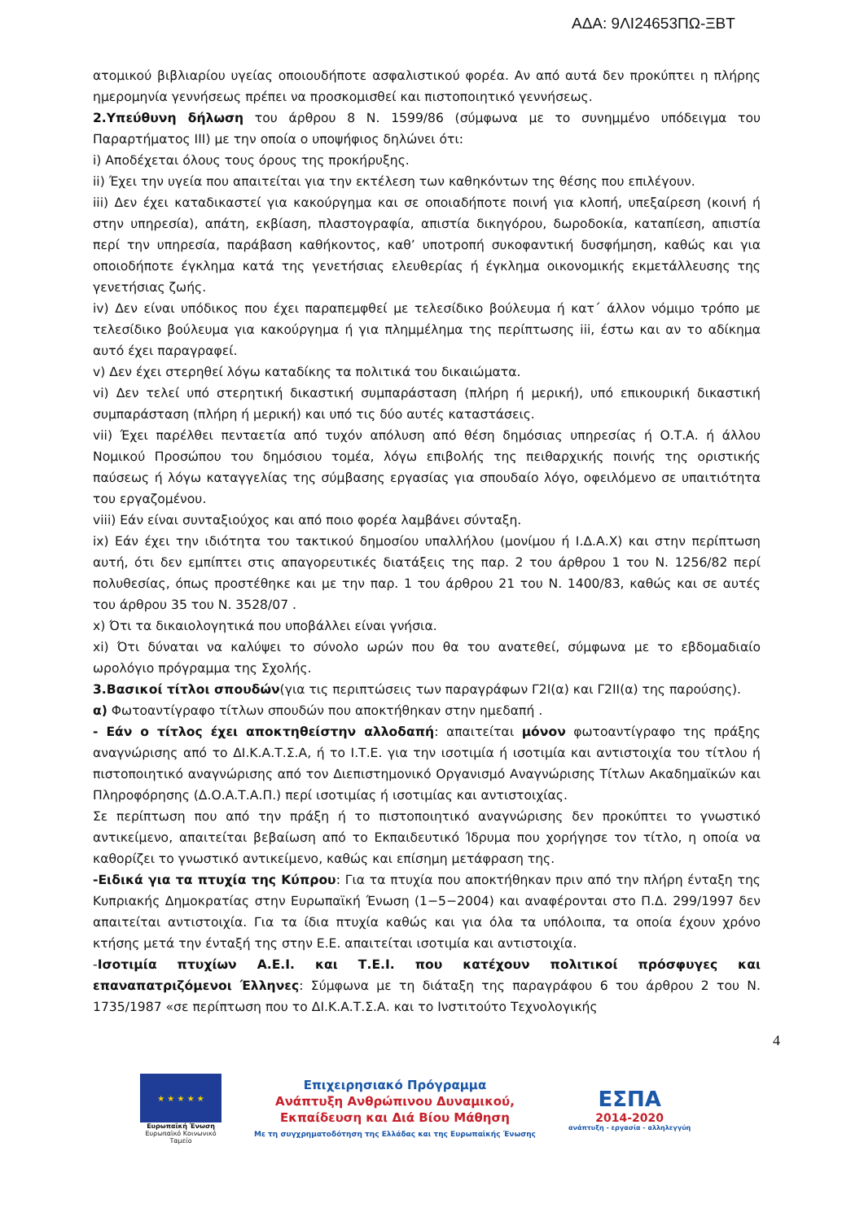ΑΔΑ: 9ΛΙ24653ΠΩ-ΞΒΤ
ατομικού βιβλιαρίου υγείας οποιουδήποτε ασφαλιστικού φορέα. Αν από αυτά δεν προκύπτει η πλήρης ημερομηνία γεννήσεως πρέπει να προσκομισθεί και πιστοποιητικό γεννήσεως.
2.Υπεύθυνη δήλωση του άρθρου 8 Ν. 1599/86 (σύμφωνα με το συνημμένο υπόδειγμα του Παραρτήματος ΙΙΙ) με την οποία ο υποψήφιος δηλώνει ότι:
i) Αποδέχεται όλους τους όρους της προκήρυξης.
ii) Έχει την υγεία που απαιτείται για την εκτέλεση των καθηκόντων της θέσης που επιλέγουν.
iii) Δεν έχει καταδικαστεί για κακούργημα και σε οποιαδήποτε ποινή για κλοπή, υπεξαίρεση (κοινή ή στην υπηρεσία), απάτη, εκβίαση, πλαστογραφία, απιστία δικηγόρου, δωροδοκία, καταπίεση, απιστία περί την υπηρεσία, παράβαση καθήκοντος, καθ’ υποτροπή συκοφαντική δυσφήμηση, καθώς και για οποιοδήποτε έγκλημα κατά της γενετήσιας ελευθερίας ή έγκλημα οικονομικής εκμετάλλευσης της γενετήσιας ζωής.
iv) Δεν είναι υπόδικος που έχει παραπεμφθεί με τελεσίδικο βούλευμα ή κατ΄ άλλον νόμιμο τρόπο με τελεσίδικο βούλευμα για κακούργημα ή για πλημμέλημα της περίπτωσης iii, έστω και αν το αδίκημα αυτό έχει παραγραφεί.
v) Δεν έχει στερηθεί λόγω καταδίκης τα πολιτικά του δικαιώματα.
vi) Δεν τελεί υπό στερητική δικαστική συμπαράσταση (πλήρη ή μερική), υπό επικουρική δικαστική συμπαράσταση (πλήρη ή μερική) και υπό τις δύο αυτές καταστάσεις.
vii) Έχει παρέλθει πενταετία από τυχόν απόλυση από θέση δημόσιας υπηρεσίας ή Ο.Τ.Α. ή άλλου Νομικού Προσώπου του δημόσιου τομέα, λόγω επιβολής της πειθαρχικής ποινής της οριστικής παύσεως ή λόγω καταγγελίας της σύμβασης εργασίας για σπουδαίο λόγο, οφειλόμενο σε υπαιτιότητα του εργαζομένου.
viii) Εάν είναι συνταξιούχος και από ποιο φορέα λαμβάνει σύνταξη.
ix) Εάν έχει την ιδιότητα του τακτικού δημοσίου υπαλλήλου (μονίμου ή Ι.Δ.Α.Χ) και στην περίπτωση αυτή, ότι δεν εμπίπτει στις απαγορευτικές διατάξεις της παρ. 2 του άρθρου 1 του Ν. 1256/82 περί πολυθεσίας, όπως προστέθηκε και με την παρ. 1 του άρθρου 21 του Ν. 1400/83, καθώς και σε αυτές του άρθρου 35 του Ν. 3528/07 .
x) Ότι τα δικαιολογητικά που υποβάλλει είναι γνήσια.
xi) Ότι δύναται να καλύψει το σύνολο ωρών που θα του ανατεθεί, σύμφωνα με το εβδομαδιαίο ωρολόγιο πρόγραμμα της Σχολής.
3.Βασικοί τίτλοι σπουδών(για τις περιπτώσεις των παραγράφων Γ2Ι(α) και Γ2ΙΙ(α) της παρούσης).
α) Φωτοαντίγραφο τίτλων σπουδών που αποκτήθηκαν στην ημεδαπή .
- Εάν ο τίτλος έχει αποκτηθείστην αλλοδαπή: απαιτείται μόνον φωτοαντίγραφο της πράξης αναγνώρισης από το ΔΙ.Κ.Α.Τ.Σ.Α, ή το Ι.Τ.Ε. για την ισοτιμία ή ισοτιμία και αντιστοιχία του τίτλου ή πιστοποιητικό αναγνώρισης από τον Διεπιστημονικό Οργανισμό Αναγνώρισης Τίτλων Ακαδημαϊκών και Πληροφόρησης (Δ.Ο.Α.Τ.Α.Π.) περί ισοτιμίας ή ισοτιμίας και αντιστοιχίας.
Σε περίπτωση που από την πράξη ή το πιστοποιητικό αναγνώρισης δεν προκύπτει το γνωστικό αντικείμενο, απαιτείται βεβαίωση από το Εκπαιδευτικό Ίδρυμα που χορήγησε τον τίτλο, η οποία να καθορίζει το γνωστικό αντικείμενο, καθώς και επίσημη μετάφραση της.
-Ειδικά για τα πτυχία της Κύπρου: Για τα πτυχία που αποκτήθηκαν πριν από την πλήρη ένταξη της Κυπριακής Δημοκρατίας στην Ευρωπαϊκή Ένωση (1−5−2004) και αναφέρονται στο Π.Δ. 299/1997 δεν απαιτείται αντιστοιχία. Για τα ίδια πτυχία καθώς και για όλα τα υπόλοιπα, τα οποία έχουν χρόνο κτήσης μετά την ένταξή της στην Ε.Ε. απαιτείται ισοτιμία και αντιστοιχία.
-Ισοτιμία πτυχίων Α.Ε.Ι. και Τ.Ε.Ι. που κατέχουν πολιτικοί πρόσφυγες και επαναπατριζόμενοι Έλληνες: Σύμφωνα με τη διάταξη της παραγράφου 6 του άρθρου 2 του Ν. 1735/1987 «σε περίπτωση που το ΔΙ.Κ.Α.Τ.Σ.Α. και το Ινστιτούτο Τεχνολογικής
4
★ ★ ★ ★ ★
Ευρωπαϊκή Ένωση
Ευρωπαϊκό Κοινωνικό Ταμείο
Επιχειρησιακό Πρόγραμμα
Ανάπτυξη Ανθρώπινου Δυναμικού,
Εκπαίδευση και Διά Βίου Μάθηση
Με τη συγχρηματοδότηση της Ελλάδας και της Ευρωπαϊκής Ένωσης
ΕΣΠΑ
2014-2020
ανάπτυξη - εργασία - αλληλεγγύη